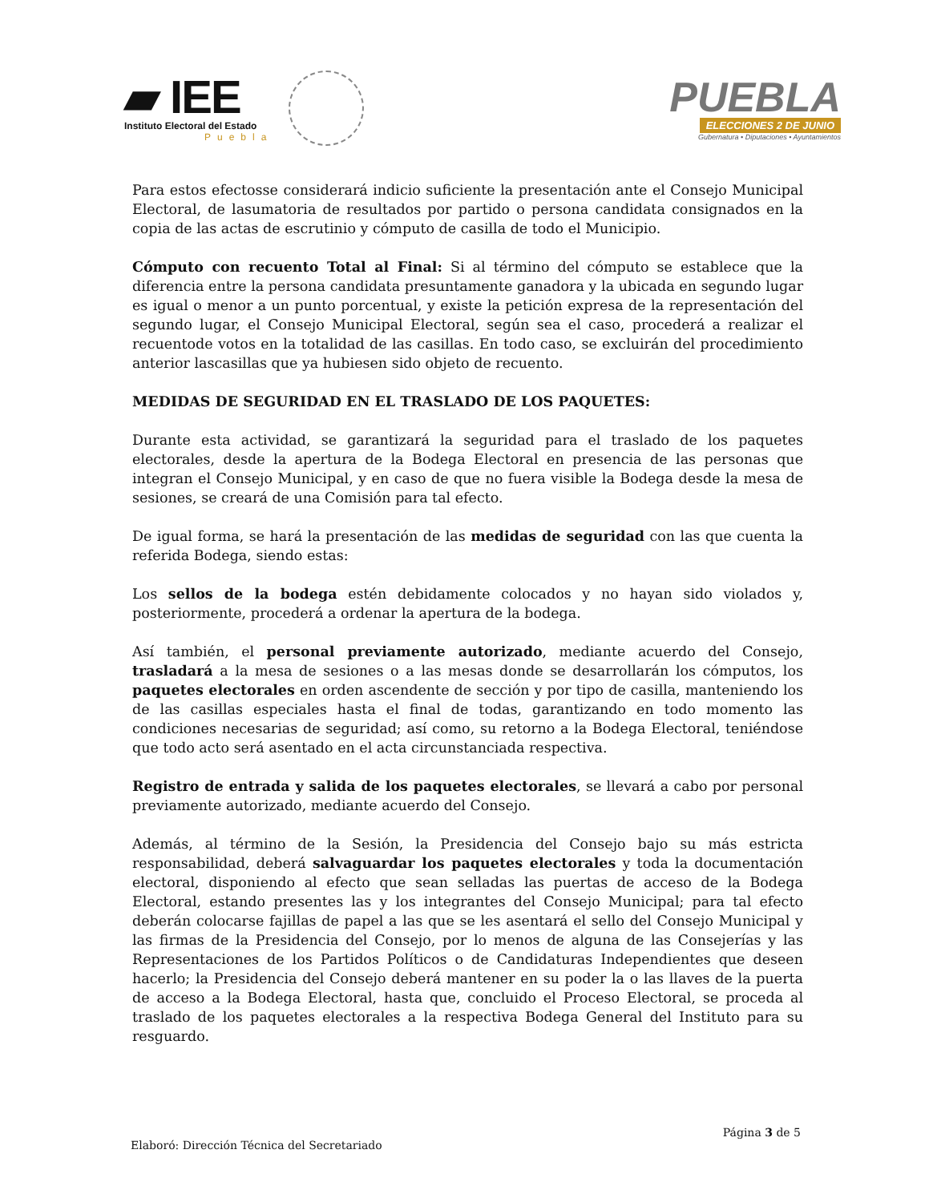▰ IEE
Instituto Electoral del Estado
Puebla
PUEBLA
ELECCIONES 2 DE JUNIO
Gubernatura • Diputaciones • Ayuntamientos
Para estos efectosse considerará indicio suficiente la presentación ante el Consejo Municipal Electoral, de lasumatoria de resultados por partido o persona candidata consignados en la copia de las actas de escrutinio y cómputo de casilla de todo el Municipio.
Cómputo con recuento Total al Final: Si al término del cómputo se establece que la diferencia entre la persona candidata presuntamente ganadora y la ubicada en segundo lugar es igual o menor a un punto porcentual, y existe la petición expresa de la representación del segundo lugar, el Consejo Municipal Electoral, según sea el caso, procederá a realizar el recuentode votos en la totalidad de las casillas. En todo caso, se excluirán del procedimiento anterior lascasillas que ya hubiesen sido objeto de recuento.
MEDIDAS DE SEGURIDAD EN EL TRASLADO DE LOS PAQUETES:
Durante esta actividad, se garantizará la seguridad para el traslado de los paquetes electorales, desde la apertura de la Bodega Electoral en presencia de las personas que integran el Consejo Municipal, y en caso de que no fuera visible la Bodega desde la mesa de sesiones, se creará de una Comisión para tal efecto.
De igual forma, se hará la presentación de las medidas de seguridad con las que cuenta la referida Bodega, siendo estas:
Los sellos de la bodega estén debidamente colocados y no hayan sido violados y, posteriormente, procederá a ordenar la apertura de la bodega.
Así también, el personal previamente autorizado, mediante acuerdo del Consejo, trasladará a la mesa de sesiones o a las mesas donde se desarrollarán los cómputos, los paquetes electorales en orden ascendente de sección y por tipo de casilla, manteniendo los de las casillas especiales hasta el final de todas, garantizando en todo momento las condiciones necesarias de seguridad; así como, su retorno a la Bodega Electoral, teniéndose que todo acto será asentado en el acta circunstanciada respectiva.
Registro de entrada y salida de los paquetes electorales, se llevará a cabo por personal previamente autorizado, mediante acuerdo del Consejo.
Además, al término de la Sesión, la Presidencia del Consejo bajo su más estricta responsabilidad, deberá salvaguardar los paquetes electorales y toda la documentación electoral, disponiendo al efecto que sean selladas las puertas de acceso de la Bodega Electoral, estando presentes las y los integrantes del Consejo Municipal; para tal efecto deberán colocarse fajillas de papel a las que se les asentará el sello del Consejo Municipal y las firmas de la Presidencia del Consejo, por lo menos de alguna de las Consejerías y las Representaciones de los Partidos Políticos o de Candidaturas Independientes que deseen hacerlo; la Presidencia del Consejo deberá mantener en su poder la o las llaves de la puerta de acceso a la Bodega Electoral, hasta que, concluido el Proceso Electoral, se proceda al traslado de los paquetes electorales a la respectiva Bodega General del Instituto para su resguardo.
Página 3 de 5
Elaboró: Dirección Técnica del Secretariado